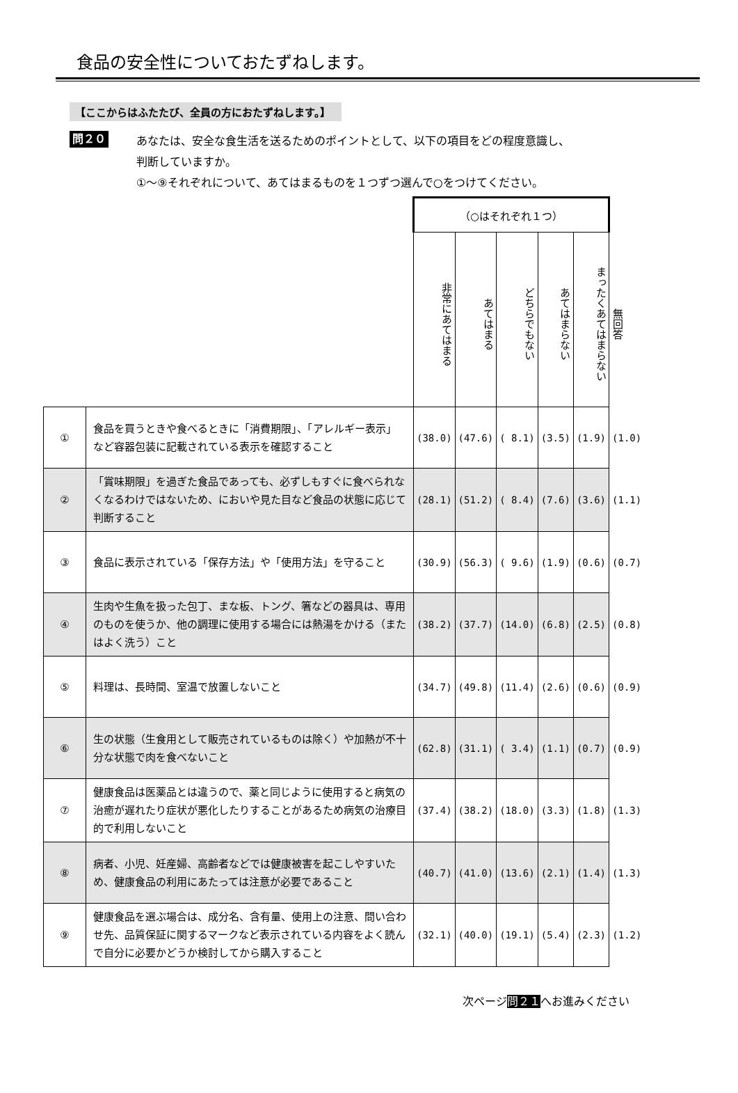食品の安全性についておたずねします。
【ここからはふたたび、全員の方におたずねします。】
問２０
あなたは、安全な食生活を送るためのポイントとして、以下の項目をどの程度意識し、
判断していますか。
①～⑨それぞれについて、あてはまるものを１つずつ選んで○をつけてください。
| | | （○はそれぞれ１つ） | | | | | |
| | | 非常にあてはまる | あてはまる | どちらでもない | あてはまらない | まったくあてはまらない | 無回答 |
| ① | 食品を買うときや食べるときに「消費期限」、「アレルギー表示」など容器包装に記載されている表示を確認すること | (38.0) | (47.6) | ( 8.1) | (3.5) | (1.9) | (1.0) |
| ② | 「賞味期限」を過ぎた食品であっても、必ずしもすぐに食べられなくなるわけではないため、においや見た目など食品の状態に応じて判断すること | (28.1) | (51.2) | ( 8.4) | (7.6) | (3.6) | (1.1) |
| ③ | 食品に表示されている「保存方法」や「使用方法」を守ること | (30.9) | (56.3) | ( 9.6) | (1.9) | (0.6) | (0.7) |
| ④ | 生肉や生魚を扱った包丁、まな板、トング、箸などの器具は、専用のものを使うか、他の調理に使用する場合には熱湯をかける（またはよく洗う）こと | (38.2) | (37.7) | (14.0) | (6.8) | (2.5) | (0.8) |
| ⑤ | 料理は、長時間、室温で放置しないこと | (34.7) | (49.8) | (11.4) | (2.6) | (0.6) | (0.9) |
| ⑥ | 生の状態（生食用として販売されているものは除く）や加熱が不十分な状態で肉を食べないこと | (62.8) | (31.1) | ( 3.4) | (1.1) | (0.7) | (0.9) |
| ⑦ | 健康食品は医薬品とは違うので、薬と同じように使用すると病気の治癒が遅れたり症状が悪化したりすることがあるため病気の治療目的で利用しないこと | (37.4) | (38.2) | (18.0) | (3.3) | (1.8) | (1.3) |
| ⑧ | 病者、小児、妊産婦、高齢者などでは健康被害を起こしやすいため、健康食品の利用にあたっては注意が必要であること | (40.7) | (41.0) | (13.6) | (2.1) | (1.4) | (1.3) |
| ⑨ | 健康食品を選ぶ場合は、成分名、含有量、使用上の注意、問い合わせ先、品質保証に関するマークなど表示されている内容をよく読んで自分に必要かどうか検討してから購入すること | (32.1) | (40.0) | (19.1) | (5.4) | (2.3) | (1.2) |
次ページ問２１へお進みください